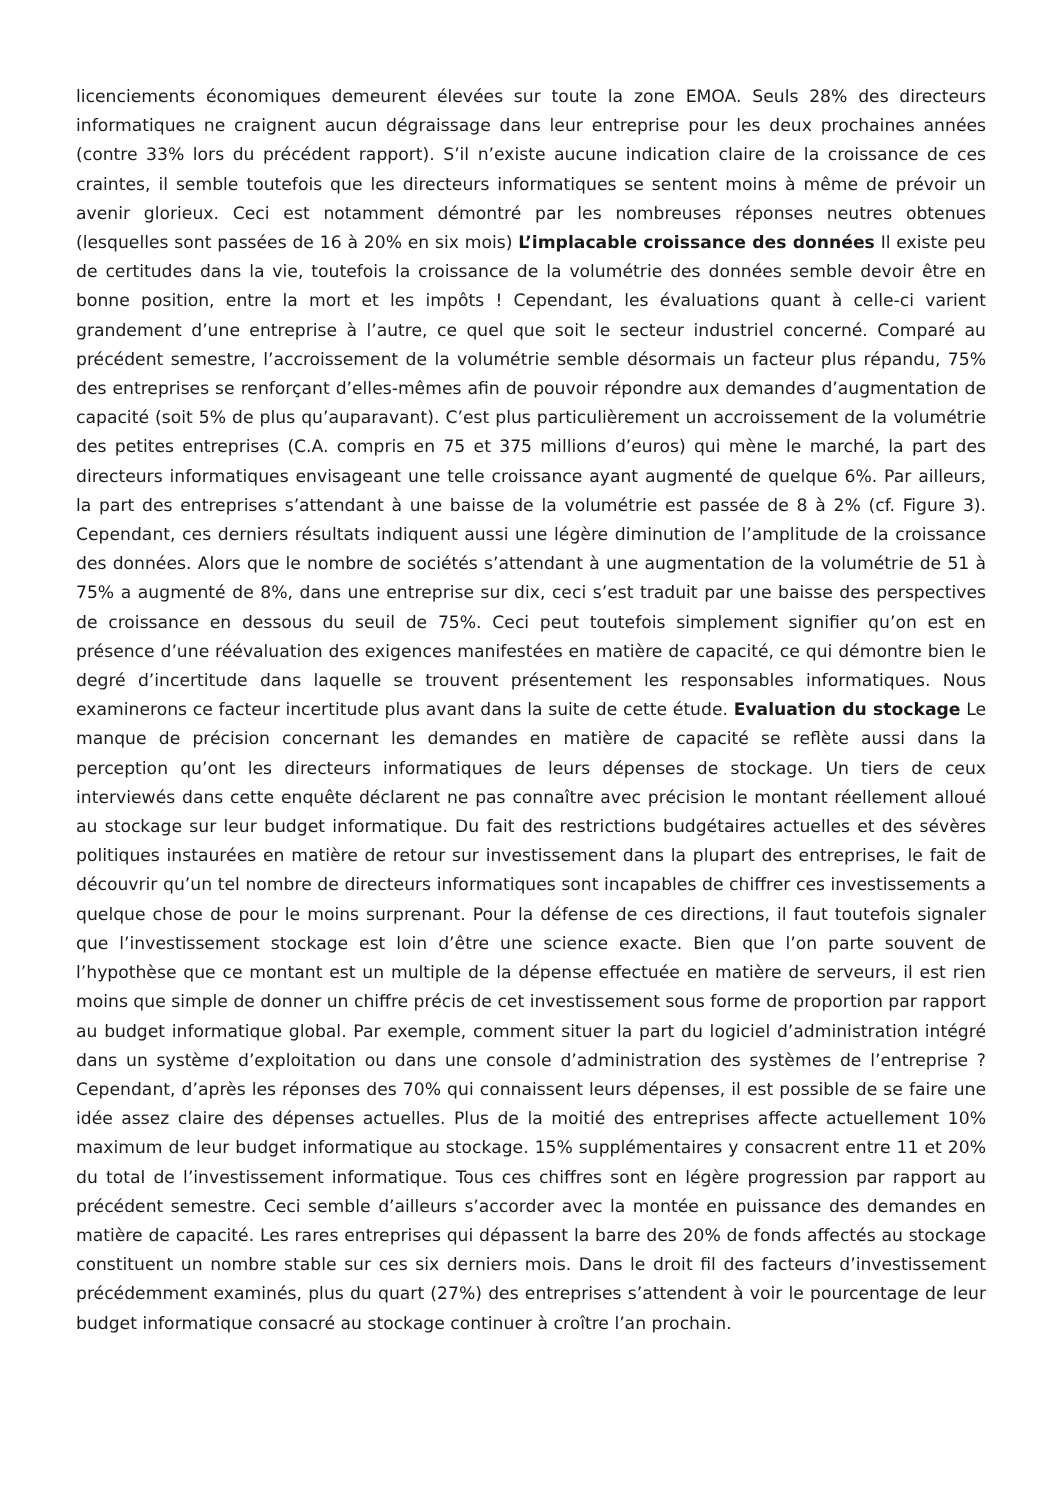licenciements économiques demeurent élevées sur toute la zone EMOA. Seuls 28% des directeurs informatiques ne craignent aucun dégraissage dans leur entreprise pour les deux prochaines années (contre 33% lors du précédent rapport). S’il n’existe aucune indication claire de la croissance de ces craintes, il semble toutefois que les directeurs informatiques se sentent moins à même de prévoir un avenir glorieux. Ceci est notamment démontré par les nombreuses réponses neutres obtenues (lesquelles sont passées de 16 à 20% en six mois) L’implacable croissance des données Il existe peu de certitudes dans la vie, toutefois la croissance de la volumétrie des données semble devoir être en bonne position, entre la mort et les impôts ! Cependant, les évaluations quant à celle-ci varient grandement d’une entreprise à l’autre, ce quel que soit le secteur industriel concerné. Comparé au précédent semestre, l’accroissement de la volumétrie semble désormais un facteur plus répandu, 75% des entreprises se renforçant d’elles-mêmes afin de pouvoir répondre aux demandes d’augmentation de capacité (soit 5% de plus qu’auparavant). C’est plus particulièrement un accroissement de la volumétrie des petites entreprises (C.A. compris en 75 et 375 millions d’euros) qui mène le marché, la part des directeurs informatiques envisageant une telle croissance ayant augmenté de quelque 6%. Par ailleurs, la part des entreprises s’attendant à une baisse de la volumétrie est passée de 8 à 2% (cf. Figure 3). Cependant, ces derniers résultats indiquent aussi une légère diminution de l’amplitude de la croissance des données. Alors que le nombre de sociétés s’attendant à une augmentation de la volumétrie de 51 à 75% a augmenté de 8%, dans une entreprise sur dix, ceci s’est traduit par une baisse des perspectives de croissance en dessous du seuil de 75%. Ceci peut toutefois simplement signifier qu’on est en présence d’une réévaluation des exigences manifestées en matière de capacité, ce qui démontre bien le degré d’incertitude dans laquelle se trouvent présentement les responsables informatiques. Nous examinerons ce facteur incertitude plus avant dans la suite de cette étude. Evaluation du stockage Le manque de précision concernant les demandes en matière de capacité se reflète aussi dans la perception qu’ont les directeurs informatiques de leurs dépenses de stockage. Un tiers de ceux interviewés dans cette enquête déclarent ne pas connaître avec précision le montant réellement alloué au stockage sur leur budget informatique. Du fait des restrictions budgétaires actuelles et des sévères politiques instaurées en matière de retour sur investissement dans la plupart des entreprises, le fait de découvrir qu’un tel nombre de directeurs informatiques sont incapables de chiffrer ces investissements a quelque chose de pour le moins surprenant. Pour la défense de ces directions, il faut toutefois signaler que l’investissement stockage est loin d’être une science exacte. Bien que l’on parte souvent de l’hypothèse que ce montant est un multiple de la dépense effectuée en matière de serveurs, il est rien moins que simple de donner un chiffre précis de cet investissement sous forme de proportion par rapport au budget informatique global. Par exemple, comment situer la part du logiciel d’administration intégré dans un système d’exploitation ou dans une console d’administration des systèmes de l’entreprise ? Cependant, d’après les réponses des 70% qui connaissent leurs dépenses, il est possible de se faire une idée assez claire des dépenses actuelles. Plus de la moitié des entreprises affecte actuellement 10% maximum de leur budget informatique au stockage. 15% supplémentaires y consacrent entre 11 et 20% du total de l’investissement informatique. Tous ces chiffres sont en légère progression par rapport au précédent semestre. Ceci semble d’ailleurs s’accorder avec la montée en puissance des demandes en matière de capacité. Les rares entreprises qui dépassent la barre des 20% de fonds affectés au stockage constituent un nombre stable sur ces six derniers mois. Dans le droit fil des facteurs d’investissement précédemment examinés, plus du quart (27%) des entreprises s’attendent à voir le pourcentage de leur budget informatique consacré au stockage continuer à croître l’an prochain.